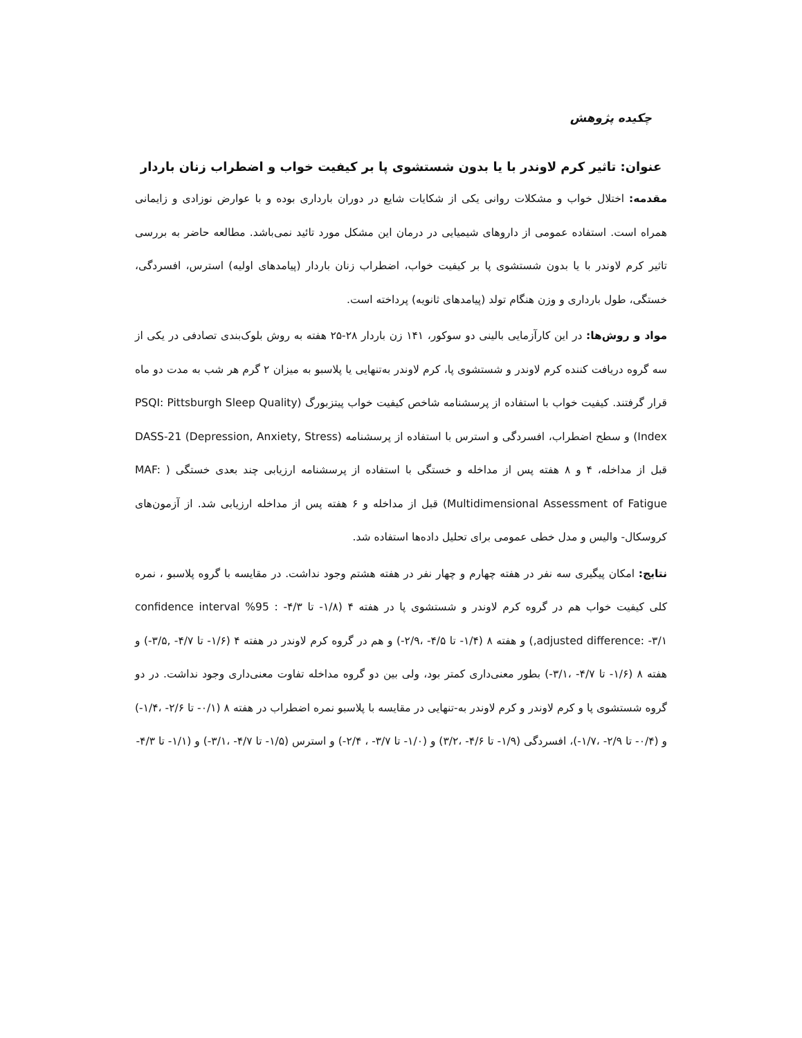چکیده پژوهش
عنوان: تاثیر کرم لاوندر با یا بدون شستشوی پا بر کیفیت خواب و اضطراب زنان باردار
مقدمه: اختلال خواب و مشکلات روانی یکی از شکایات شایع در دوران بارداری بوده و با عوارض نوزادی و زایمانی همراه است. استفاده عمومی از داروهای شیمیایی در درمان این مشکل مورد تائید نمی‌باشد. مطالعه حاضر به بررسی تاثیر کرم لاوندر با یا بدون شستشوی پا بر کیفیت خواب، اضطراب زنان باردار (پیامدهای اولیه) استرس، افسردگی، خستگی، طول بارداری و وزن هنگام تولد (پیامدهای ثانویه) پرداخته است.
مواد و روش‌ها: در این کارآزمایی بالینی دو سوکور، ۱۴۱ زن باردار ۲۸-۲۵ هفته به روش بلوک‌بندی تصادفی در یکی از سه گروه دریافت کننده کرم لاوندر و شستشوی پا، کرم لاوندر به‌تنهایی یا پلاسبو به میزان ۲ گرم هر شب به مدت دو ماه قرار گرفتند. کیفیت خواب با استفاده از پرسشنامه شاخص کیفیت خواب پیتزبورگ (PSQI: Pittsburgh Sleep Quality Index) و سطح اضطراب، افسردگی و استرس با استفاده از پرسشنامه DASS-21 (Depression, Anxiety, Stress) قبل از مداخله، ۴ و ۸ هفته پس از مداخله و خستگی با استفاده از پرسشنامه ارزیابی چند بعدی خستگی ( MAF: Multidimensional Assessment of Fatigue) قبل از مداخله و ۶ هفته پس از مداخله ارزیابی شد. از آزمون‌های کروسکال- والیس و مدل خطی عمومی برای تحلیل داده‌ها استفاده شد.
نتایج: امکان پیگیری سه نفر در هفته چهارم و چهار نفر در هفته هشتم وجود نداشت. در مقایسه با گروه پلاسبو ، نمره کلی کیفیت خواب هم در گروه کرم لاوندر و شستشوی پا در هفته ۴ (۱/۸- تا ۴/۳- : 95% confidence interval ,adjusted difference: -۳/۱) و هفته ۸ (۱/۴- تا ۴/۵- ،۲/۹-) و هم در گروه کرم لاوندر در هفته ۴ (۱/۶- تا ۴/۷- ,۳/۵-) و هفته ۸ (۱/۶- تا ۴/۷- ،۳/۱-) بطور معنی‌داری کمتر بود، ولی بین دو گروه مداخله تفاوت معنی‌داری وجود نداشت. در دو گروه شستشوی پا و کرم لاوندر و کرم لاوندر به‌-تنهایی در مقایسه با پلاسبو نمره اضطراب در هفته ۸ (۰/۱- تا ۲/۶- ،۱/۴-) و (۰/۴- تا ۲/۹- ،۱/۷-)، افسردگی (۱/۹- تا ۴/۶- ،۳/۲) و (۱/۰- تا ۳/۷- ، ۲/۴-) و استرس (۱/۵- تا ۴/۷- ،۳/۱-) و (۱/۱- تا ۴/۳-